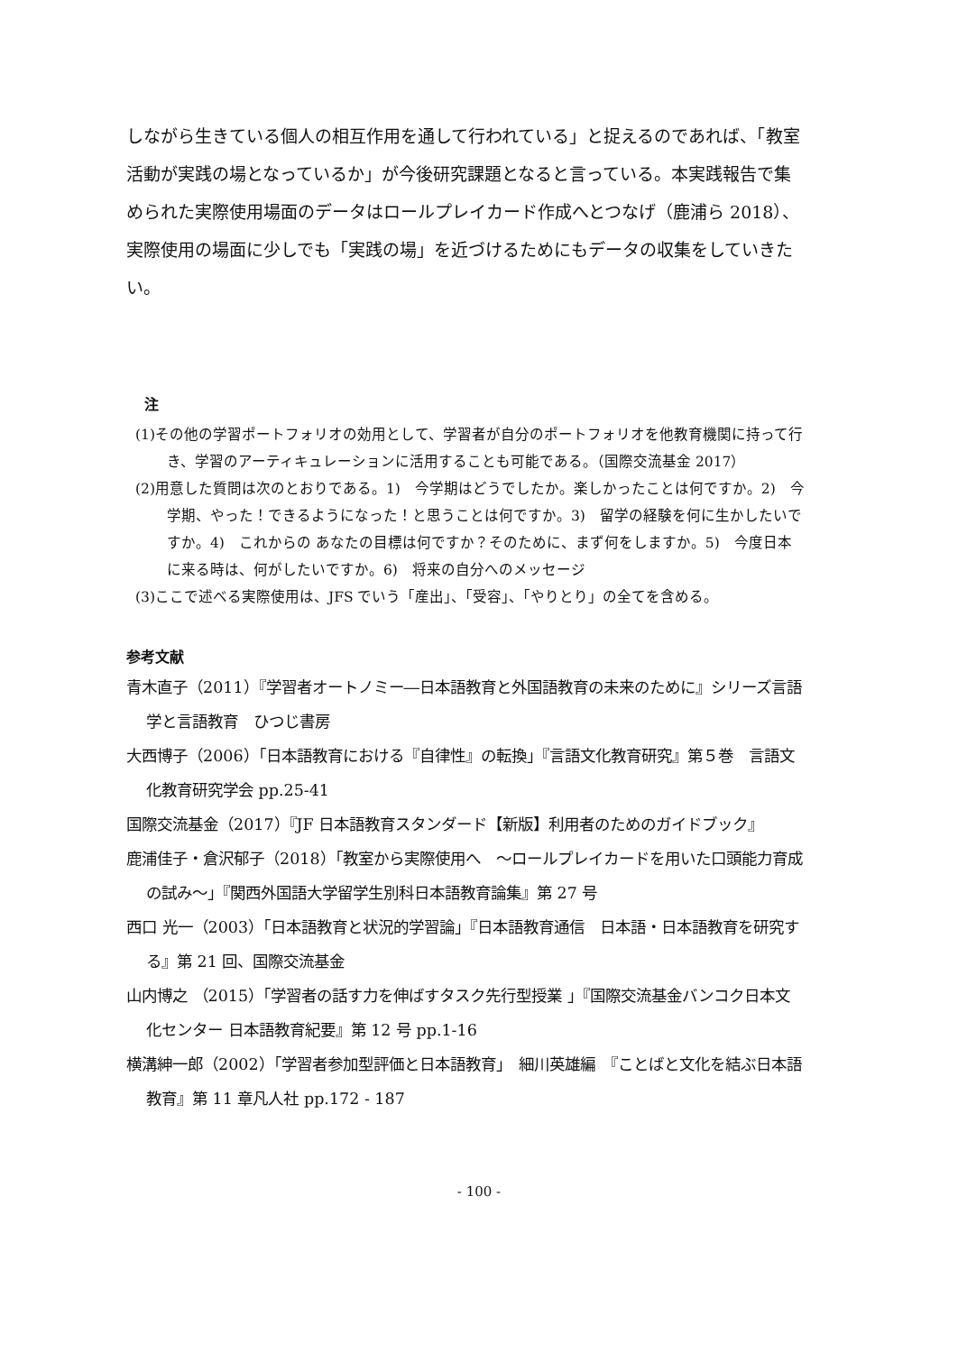しながら生きている個人の相互作用を通して行われている」と捉えるのであれば、「教室活動が実践の場となっているか」が今後研究課題となると言っている。本実践報告で集められた実際使用場面のデータはロールプレイカード作成へとつなげ（鹿浦ら 2018）、実際使用の場面に少しでも「実践の場」を近づけるためにもデータの収集をしていきたい。
注
(1)その他の学習ポートフォリオの効用として、学習者が自分のポートフォリオを他教育機関に持って行き、学習のアーティキュレーションに活用することも可能である。（国際交流基金 2017）
(2)用意した質問は次のとおりである。1)　今学期はどうでしたか。楽しかったことは何ですか。2)　今学期、やった！できるようになった！と思うことは何ですか。3)　留学の経験を何に生かしたいですか。4)　これからの あなたの目標は何ですか？そのために、まず何をしますか。5)　今度日本に来る時は、何がしたいですか。6)　将来の自分へのメッセージ
(3)ここで述べる実際使用は、JFS でいう「産出」、「受容」、「やりとり」の全てを含める。
参考文献
青木直子（2011）『学習者オートノミー―日本語教育と外国語教育の未来のために』シリーズ言語学と言語教育　ひつじ書房
大西博子（2006）「日本語教育における『自律性』の転換」『言語文化教育研究』第５巻　言語文化教育研究学会 pp.25-41
国際交流基金（2017）『JF 日本語教育スタンダード【新版】利用者のためのガイドブック』
鹿浦佳子・倉沢郁子（2018）「教室から実際使用へ　～ロールプレイカードを用いた口頭能力育成の試み～」『関西外国語大学留学生別科日本語教育論集』第 27 号
西口 光一（2003）「日本語教育と状況的学習論」『日本語教育通信　日本語・日本語教育を研究する』第 21 回、国際交流基金
山内博之 （2015）「学習者の話す力を伸ばすタスク先行型授業 」『国際交流基金バンコク日本文化センター 日本語教育紀要』第 12 号 pp.1-16
横溝紳一郎（2002）「学習者参加型評価と日本語教育」　細川英雄編　『ことばと文化を結ぶ日本語教育』第 11 章凡人社 pp.172 - 187
- 100 -